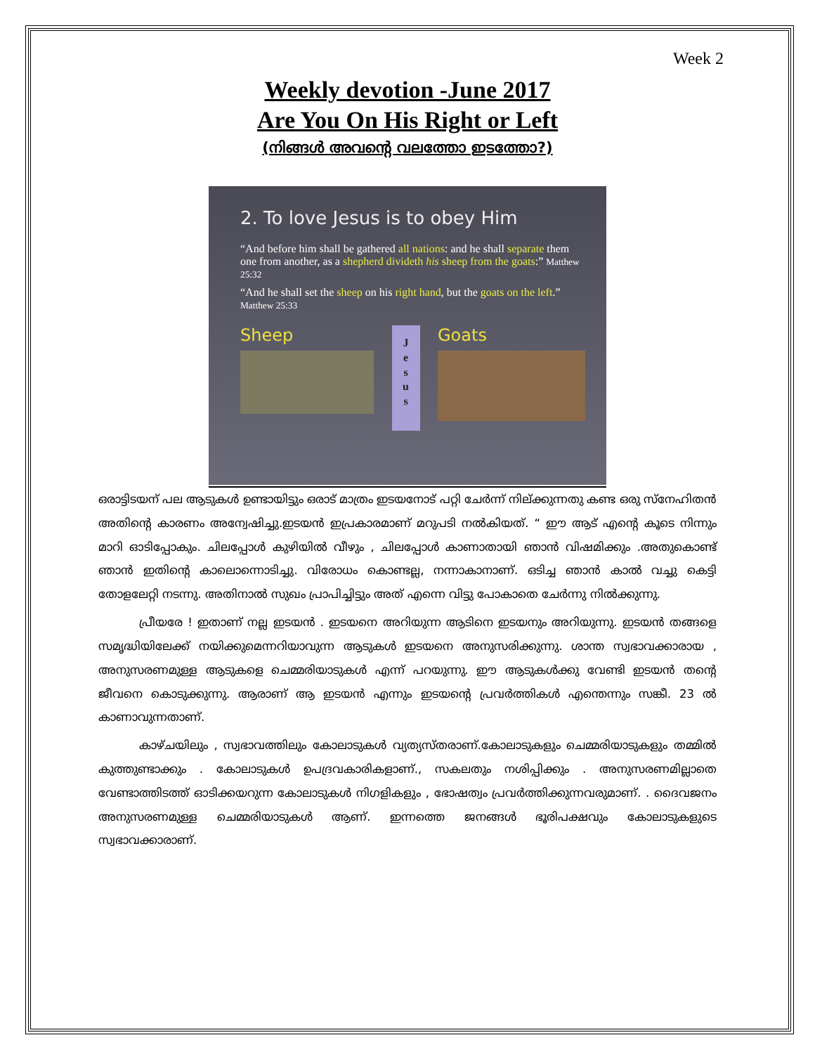Week 2
Weekly devotion -June 2017
Are You On His Right or Left
(നിങ്ങൾ അവന്റെ വലത്തോ ഇടത്തോ?)
2. To love Jesus is to obey Him
“And before him shall be gathered all nations: and he shall separate them one from another, as a shepherd divideth his sheep from the goats:” Matthew 25:32
“And he shall set the sheep on his right hand, but the goats on the left.” Matthew 25:33
Sheep
J
e
s
u
s
Goats
ഒരാട്ടിടയന് പല ആടുകൾ ഉണ്ടായിട്ടും ഒരാട് മാത്രം ഇടയനോട് പറ്റി ചേർന്ന് നില്ക്കുന്നതു കണ്ട ഒരു സ്നേഹിതൻ അതിന്റെ കാരണം അന്വേഷിച്ചു.ഇടയൻ ഇപ്രകാരമാണ് മറുപടി നൽകിയത്. “ ഈ ആട് എന്റെ കൂടെ നിന്നും മാറി ഓടിപ്പോകും. ചിലപ്പോൾ കുഴിയിൽ വീഴും , ചിലപ്പോൾ കാണാതായി ഞാൻ വിഷമിക്കും .അതുകൊണ്ട് ഞാൻ ഇതിന്റെ കാലൊന്നൊടിച്ചു. വിരോധം കൊണ്ടല്ല, നന്നാകാനാണ്. ഒടിച്ച ഞാൻ കാൽ വച്ചു കെട്ടി തോളലേറ്റി നടന്നു. അതിനാൽ സുഖം പ്രാപിച്ചിട്ടും അത് എന്നെ വിട്ടു പോകാതെ ചേർന്നു നിൽക്കുന്നു.
പ്രീയരേ ! ഇതാണ് നല്ല ഇടയൻ . ഇടയനെ അറിയുന്ന ആടിനെ ഇടയനും അറിയുന്നു. ഇടയൻ തങ്ങളെ സമൃദ്ധിയിലേക്ക് നയിക്കുമെന്നറിയാവുന്ന ആടുകൾ ഇടയനെ അനുസരിക്കുന്നു. ശാന്ത സ്വഭാവക്കാരായ , അനുസരണമുള്ള ആടുകളെ ചെമ്മരിയാടുകൾ എന്ന് പറയുന്നു. ഈ ആടുകൾക്കു വേണ്ടി ഇടയൻ തന്റെ ജീവനെ കൊടുക്കുന്നു. ആരാണ് ആ ഇടയൻ എന്നും ഇടയന്റെ പ്രവർത്തികൾ എന്തെന്നും സങ്കീ. 23 ൽ കാണാവുന്നതാണ്.
കാഴ്ചയിലും , സ്വഭാവത്തിലും കോലാടുകൾ വ്യത്യസ്തരാണ്.കോലാടുകളും ചെമ്മരിയാടുകളും തമ്മിൽ കുത്തുണ്ടാക്കും . കോലാടുകൾ ഉപദ്രവകാരികളാണ്., സകലതും നശിപ്പിക്കും . അനുസരണമില്ലാതെ വേണ്ടാത്തിടത്ത് ഓടിക്കയറുന്ന കോലാടുകൾ നിഗളികളും , ഭോഷത്വം പ്രവർത്തിക്കുന്നവരുമാണ്. . ദൈവജനം അനുസരണമുള്ള ചെമ്മരിയാടുകൾ ആണ്. ഇന്നത്തെ ജനങ്ങൾ ഭൂരിപക്ഷവും കോലാടുകളുടെ സ്വഭാവക്കാരാണ്.